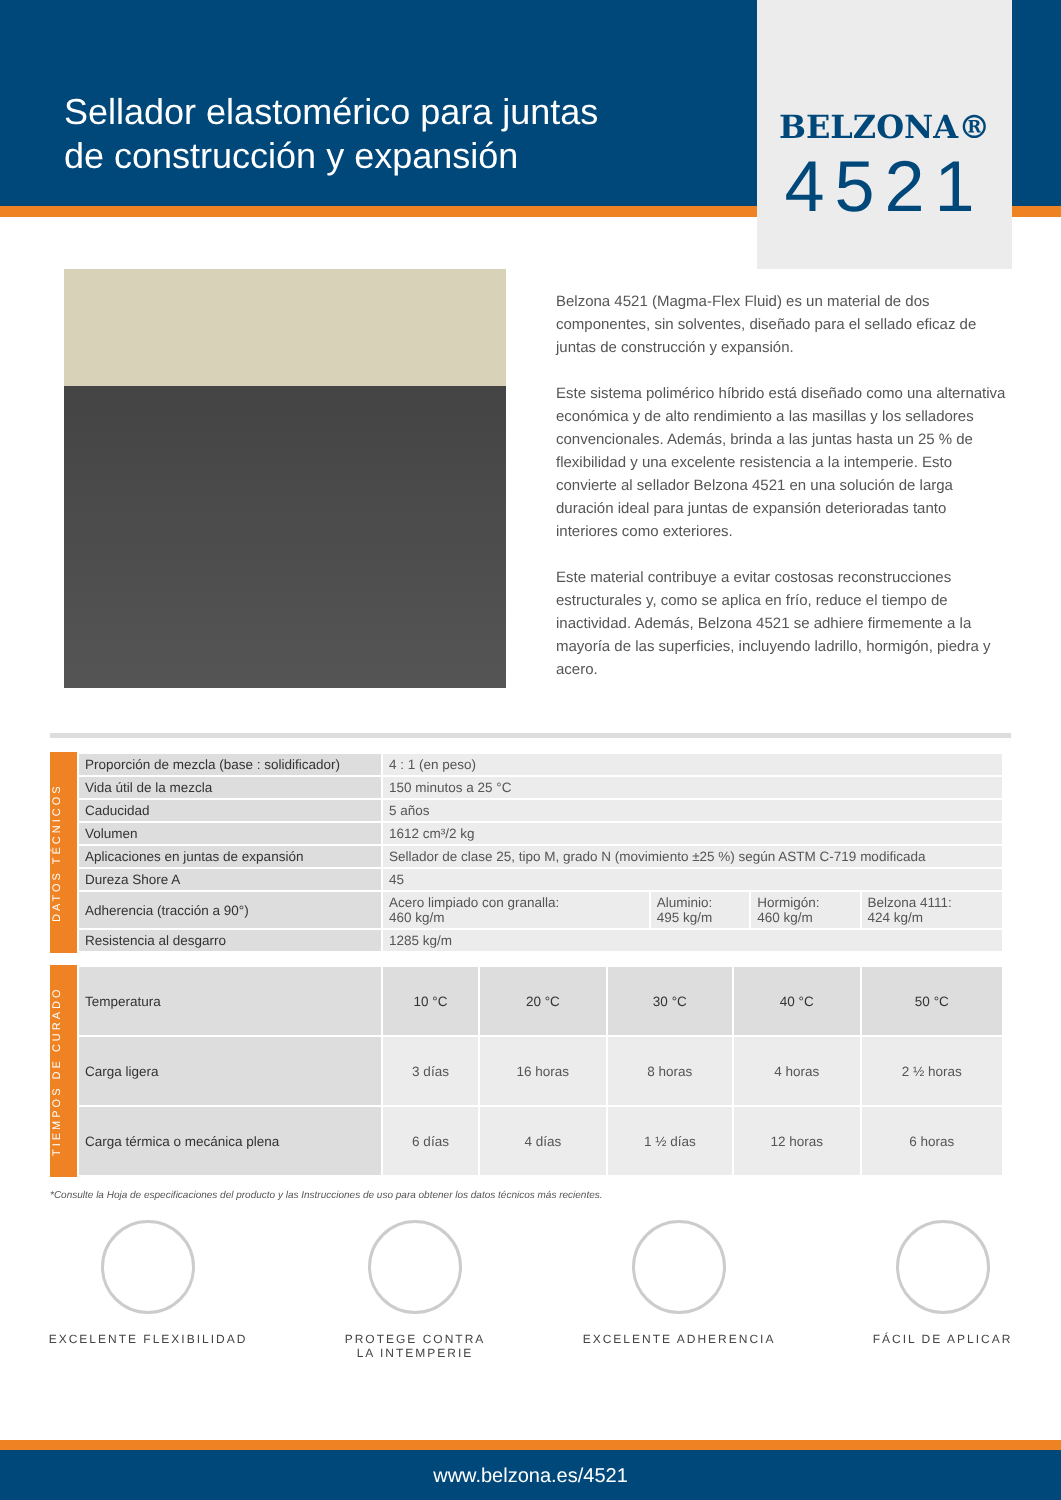Sellador elastomérico para juntas
de construcción y expansión
BELZONA®
4521
Belzona 4521 (Magma-Flex Fluid) es un material de dos componentes, sin solventes, diseñado para el sellado eficaz de juntas de construcción y expansión.
Este sistema polimérico híbrido está diseñado como una alternativa económica y de alto rendimiento a las masillas y los selladores convencionales. Además, brinda a las juntas hasta un 25 % de flexibilidad y una excelente resistencia a la intemperie. Esto convierte al sellador Belzona 4521 en una solución de larga duración ideal para juntas de expansión deterioradas tanto interiores como exteriores.
Este material contribuye a evitar costosas reconstrucciones estructurales y, como se aplica en frío, reduce el tiempo de inactividad. Además, Belzona 4521 se adhiere firmemente a la mayoría de las superficies, incluyendo ladrillo, hormigón, piedra y acero.
DATOS TÉCNICOS
| Proporción de mezcla (base : solidificador) | 4 : 1 (en peso) | | | |
| Vida útil de la mezcla | 150 minutos a 25 °C | | | |
| Caducidad | 5 años | | | |
| Volumen | 1612 cm³/2 kg | | | |
| Aplicaciones en juntas de expansión | Sellador de clase 25, tipo M, grado N (movimiento ±25 %) según ASTM C-719 modificada | | | |
| Dureza Shore A | 45 | | | |
| Adherencia (tracción a 90°) | Acero limpiado con granalla: 460 kg/m | Aluminio: 495 kg/m | Hormigón: 460 kg/m | Belzona 4111: 424 kg/m |
| Resistencia al desgarro | 1285 kg/m | | | |
TIEMPOS DE CURADO
| Temperatura | 10 °C | 20 °C | 30 °C | 40 °C | 50 °C |
| --- | --- | --- | --- | --- | --- |
| Carga ligera | 3 días | 16 horas | 8 horas | 4 horas | 2 ½ horas |
| Carga térmica o mecánica plena | 6 días | 4 días | 1 ½ días | 12 horas | 6 horas |
*Consulte la Hoja de especificaciones del producto y las Instrucciones de uso para obtener los datos técnicos más recientes.
EXCELENTE FLEXIBILIDAD PROTEGE CONTRA
LA INTEMPERIE
EXCELENTE ADHERENCIA FÁCIL DE APLICAR
www.belzona.es/4521